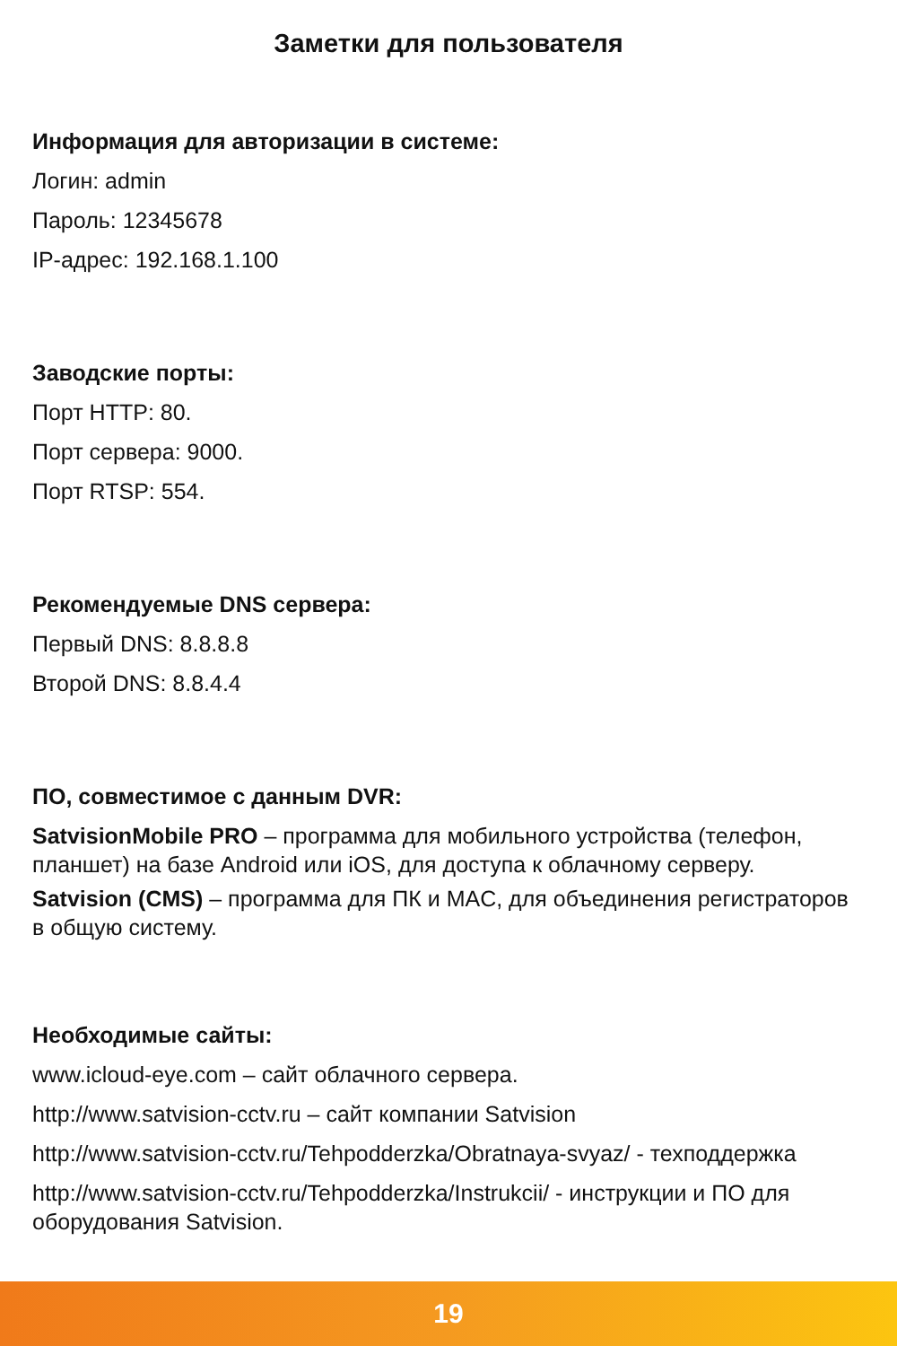Заметки для пользователя
Информация для авторизации в системе:
Логин: admin
Пароль: 12345678
IP-адрес: 192.168.1.100
Заводские порты:
Порт HTTP: 80.
Порт сервера: 9000.
Порт RTSP: 554.
Рекомендуемые DNS сервера:
Первый DNS: 8.8.8.8
Второй DNS: 8.8.4.4
ПО, совместимое с данным DVR:
SatvisionMobile PRO – программа для мобильного устройства (телефон, планшет) на базе Android или iOS, для доступа к облачному серверу.
Satvision (CMS) – программа для ПК и MAC, для объединения регистраторов в общую систему.
Необходимые сайты:
www.icloud-eye.com – сайт облачного сервера.
http://www.satvision-cctv.ru – сайт компании Satvision
http://www.satvision-cctv.ru/Tehpodderzka/Obratnaya-svyaz/ - техподдержка
http://www.satvision-cctv.ru/Tehpodderzka/Instrukcii/ - инструкции и ПО для оборудования Satvision.
19